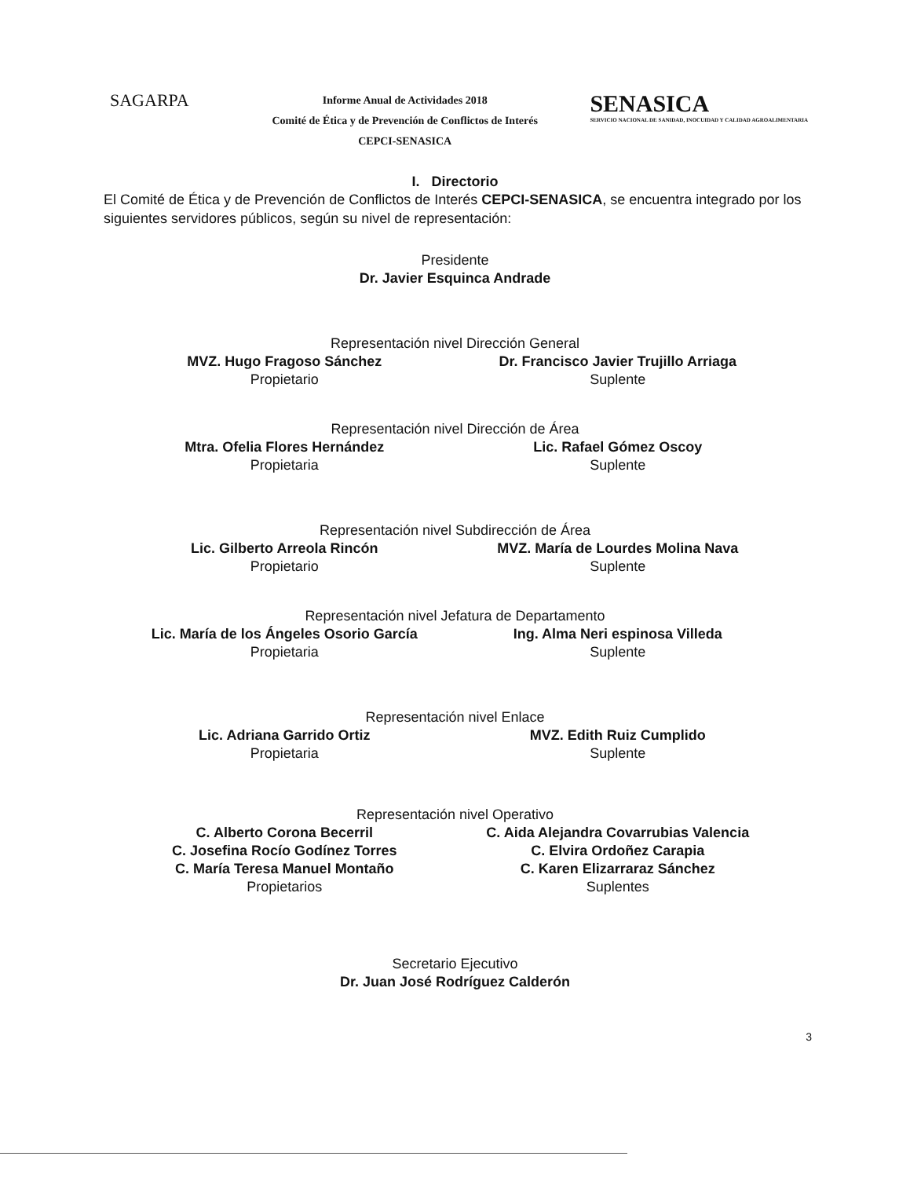SAGARPA
Informe Anual de Actividades 2018
Comité de Ética y de Prevención de Conflictos de Interés
CEPCI-SENASICA
SENASICA
SERVICIO NACIONAL DE SANIDAD, INOCUIDAD Y CALIDAD AGROALIMENTARIA
I. Directorio
El Comité de Ética y de Prevención de Conflictos de Interés CEPCI-SENASICA, se encuentra integrado por los siguientes servidores públicos, según su nivel de representación:
Presidente
Dr. Javier Esquinca Andrade
Representación nivel Dirección General
MVZ. Hugo Fragoso Sánchez
Propietario
Dr. Francisco Javier Trujillo Arriaga
Suplente
Representación nivel Dirección de Área
Mtra. Ofelia Flores Hernández
Propietaria
Lic. Rafael Gómez Oscoy
Suplente
Representación nivel Subdirección de Área
Lic. Gilberto Arreola Rincón
Propietario
MVZ. María de Lourdes Molina Nava
Suplente
Representación nivel Jefatura de Departamento
Lic. María de los Ángeles Osorio García
Propietaria
Ing. Alma Neri espinosa Villeda
Suplente
Representación nivel Enlace
Lic. Adriana Garrido Ortiz
Propietaria
MVZ. Edith Ruiz Cumplido
Suplente
Representación nivel Operativo
C. Alberto Corona Becerril
C. Josefina Rocío Godínez Torres
C. María Teresa Manuel Montaño
Propietarios
C. Aida Alejandra Covarrubias Valencia
C. Elvira Ordoñez Carapia
C. Karen Elizarraraz Sánchez
Suplentes
Secretario Ejecutivo
Dr. Juan José Rodríguez Calderón
3